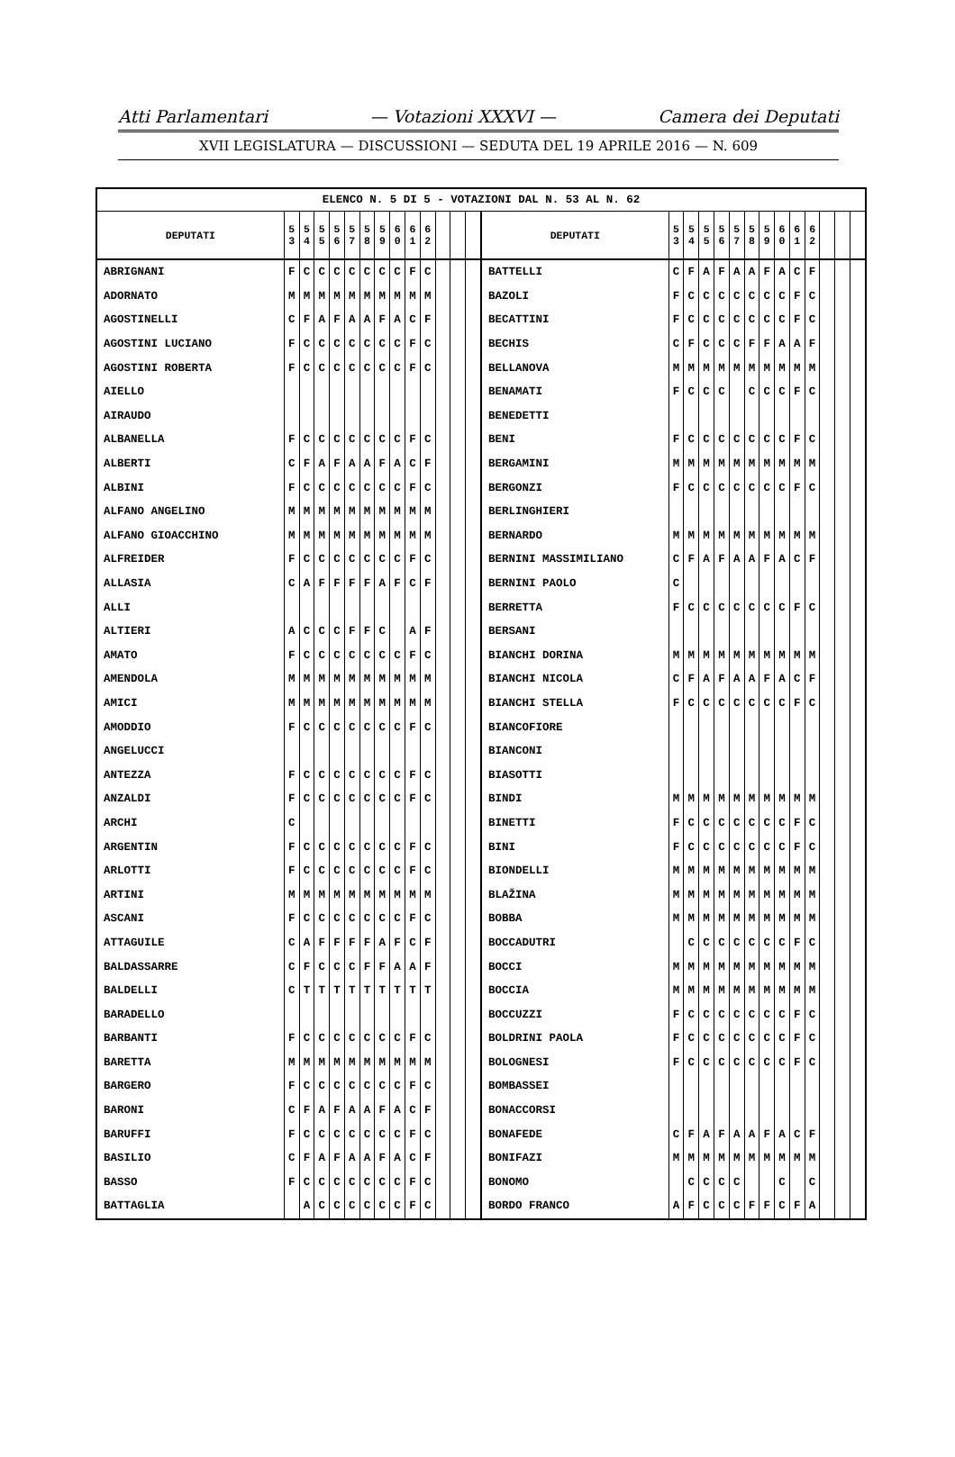Atti Parlamentari — Votazioni XXXVI — Camera dei Deputati
XVII LEGISLATURA — DISCUSSIONI — SEDUTA DEL 19 APRILE 2016 — N. 609
| ELENCO N. 5 DI 5 - VOTAZIONI DAL N. 53 AL N. 62 | | | | | | | | | | | | | | | | | | | | | | | | | | | |
| --- | --- | --- | --- | --- | --- | --- | --- | --- | --- | --- | --- | --- | --- | --- | --- | --- | --- | --- | --- | --- | --- | --- | --- | --- | --- | --- | --- |
| DEPUTATI | 5 3 | 5 4 | 5 5 | 5 6 | 5 7 | 5 8 | 5 9 | 6 0 | 6 1 | 6 2 | | | | DEPUTATI | 5 3 | 5 4 | 5 5 | 5 6 | 5 7 | 5 8 | 5 9 | 6 0 | 6 1 | 6 2 | | | |
| ABRIGNANI | F | C | C | C | C | C | C | C | F | C | | | | BATTELLI | C | F | A | F | A | A | F | A | C | F | | | |
| ADORNATO | M | M | M | M | M | M | M | M | M | M | | | | BAZOLI | F | C | C | C | C | C | C | C | F | C | | | |
| AGOSTINELLI | C | F | A | F | A | A | F | A | C | F | | | | BECATTINI | F | C | C | C | C | C | C | C | F | C | | | |
| AGOSTINI LUCIANO | F | C | C | C | C | C | C | C | F | C | | | | BECHIS | C | F | C | C | C | F | F | A | A | F | | | |
| AGOSTINI ROBERTA | F | C | C | C | C | C | C | C | F | C | | | | BELLANOVA | M | M | M | M | M | M | M | M | M | M | | | |
| AIELLO | | | | | | | | | | | | | | BENAMATI | F | C | C | C | | C | C | C | F | C | | | |
| AIRAUDO | | | | | | | | | | | | | | BENEDETTI | | | | | | | | | | | | | |
| ALBANELLA | F | C | C | C | C | C | C | C | F | C | | | | BENI | F | C | C | C | C | C | C | C | F | C | | | |
| ALBERTI | C | F | A | F | A | A | F | A | C | F | | | | BERGAMINI | M | M | M | M | M | M | M | M | M | M | | | |
| ALBINI | F | C | C | C | C | C | C | C | F | C | | | | BERGONZI | F | C | C | C | C | C | C | C | F | C | | | |
| ALFANO ANGELINO | M | M | M | M | M | M | M | M | M | M | | | | BERLINGHIERI | | | | | | | | | | | | | |
| ALFANO GIOACCHINO | M | M | M | M | M | M | M | M | M | M | | | | BERNARDO | M | M | M | M | M | M | M | M | M | M | | | |
| ALFREIDER | F | C | C | C | C | C | C | C | F | C | | | | BERNINI MASSIMILIANO | C | F | A | F | A | A | F | A | C | F | | | |
| ALLASIA | C | A | F | F | F | F | A | F | C | F | | | | BERNINI PAOLO | C | | | | | | | | | | | | |
| ALLI | | | | | | | | | | | | | | BERRETTA | F | C | C | C | C | C | C | C | F | C | | | |
| ALTIERI | A | C | C | C | F | F | C | | A | F | | | | BERSANI | | | | | | | | | | | | | |
| AMATO | F | C | C | C | C | C | C | C | F | C | | | | BIANCHI DORINA | M | M | M | M | M | M | M | M | M | M | | | |
| AMENDOLA | M | M | M | M | M | M | M | M | M | M | | | | BIANCHI NICOLA | C | F | A | F | A | A | F | A | C | F | | | |
| AMICI | M | M | M | M | M | M | M | M | M | M | | | | BIANCHI STELLA | F | C | C | C | C | C | C | C | F | C | | | |
| AMODDIO | F | C | C | C | C | C | C | C | F | C | | | | BIANCOFIORE | | | | | | | | | | | | | |
| ANGELUCCI | | | | | | | | | | | | | | BIANCONI | | | | | | | | | | | | | |
| ANTEZZA | F | C | C | C | C | C | C | C | F | C | | | | BIASOTTI | | | | | | | | | | | | | |
| ANZALDI | F | C | C | C | C | C | C | C | F | C | | | | BINDI | M | M | M | M | M | M | M | M | M | M | | | |
| ARCHI | C | | | | | | | | | | | | | BINETTI | F | C | C | C | C | C | C | C | F | C | | | |
| ARGENTIN | F | C | C | C | C | C | C | C | F | C | | | | BINI | F | C | C | C | C | C | C | C | F | C | | | |
| ARLOTTI | F | C | C | C | C | C | C | C | F | C | | | | BIONDELLI | M | M | M | M | M | M | M | M | M | M | | | |
| ARTINI | M | M | M | M | M | M | M | M | M | M | | | | BLAŽINA | M | M | M | M | M | M | M | M | M | M | | | |
| ASCANI | F | C | C | C | C | C | C | C | F | C | | | | BOBBA | M | M | M | M | M | M | M | M | M | M | | | |
| ATTAGUILE | C | A | F | F | F | F | A | F | C | F | | | | BOCCADUTRI | | C | C | C | C | C | C | C | F | C | | | |
| BALDASSARRE | C | F | C | C | C | F | F | A | A | F | | | | BOCCI | M | M | M | M | M | M | M | M | M | M | | | |
| BALDELLI | C | T | T | T | T | T | T | T | T | T | | | | BOCCIA | M | M | M | M | M | M | M | M | M | M | | | |
| BARADELLO | | | | | | | | | | | | | | BOCCUZZI | F | C | C | C | C | C | C | C | F | C | | | |
| BARBANTI | F | C | C | C | C | C | C | C | F | C | | | | BOLDRINI PAOLA | F | C | C | C | C | C | C | C | F | C | | | |
| BARETTA | M | M | M | M | M | M | M | M | M | M | | | | BOLOGNESI | F | C | C | C | C | C | C | C | F | C | | | |
| BARGERO | F | C | C | C | C | C | C | C | F | C | | | | BOMBASSEI | | | | | | | | | | | | | |
| BARONI | C | F | A | F | A | A | F | A | C | F | | | | BONACCORSI | | | | | | | | | | | | | |
| BARUFFI | F | C | C | C | C | C | C | C | F | C | | | | BONAFEDE | C | F | A | F | A | A | F | A | C | F | | | |
| BASILIO | C | F | A | F | A | A | F | A | C | F | | | | BONIFAZI | M | M | M | M | M | M | M | M | M | M | | | |
| BASSO | F | C | C | C | C | C | C | C | F | C | | | | BONOMO | | C | C | C | C | | | C | | C | | | |
| BATTAGLIA | | A | C | C | C | C | C | C | F | C | | | | BORDO FRANCO | A | F | C | C | C | F | F | C | F | A | | | |